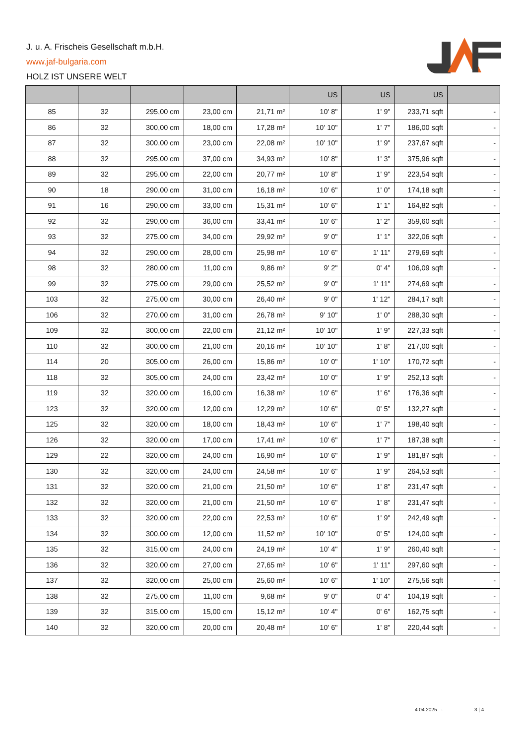J. u. A. Frischeis Gesellschaft m.b.H.
www.jaf-bulgaria.com
HOLZ IST UNSERE WELT
| | | | | | US | US | US | |
| --- | --- | --- | --- | --- | --- | --- | --- | --- |
| 85 | 32 | 295,00 cm | 23,00 cm | 21,71 m² | 10' 8" | 1' 9" | 233,71 sqft | - |
| 86 | 32 | 300,00 cm | 18,00 cm | 17,28 m² | 10' 10" | 1' 7" | 186,00 sqft | - |
| 87 | 32 | 300,00 cm | 23,00 cm | 22,08 m² | 10' 10" | 1' 9" | 237,67 sqft | - |
| 88 | 32 | 295,00 cm | 37,00 cm | 34,93 m² | 10' 8" | 1' 3" | 375,96 sqft | - |
| 89 | 32 | 295,00 cm | 22,00 cm | 20,77 m² | 10' 8" | 1' 9" | 223,54 sqft | - |
| 90 | 18 | 290,00 cm | 31,00 cm | 16,18 m² | 10' 6" | 1' 0" | 174,18 sqft | - |
| 91 | 16 | 290,00 cm | 33,00 cm | 15,31 m² | 10' 6" | 1' 1" | 164,82 sqft | - |
| 92 | 32 | 290,00 cm | 36,00 cm | 33,41 m² | 10' 6" | 1' 2" | 359,60 sqft | - |
| 93 | 32 | 275,00 cm | 34,00 cm | 29,92 m² | 9' 0" | 1' 1" | 322,06 sqft | - |
| 94 | 32 | 290,00 cm | 28,00 cm | 25,98 m² | 10' 6" | 1' 11" | 279,69 sqft | - |
| 98 | 32 | 280,00 cm | 11,00 cm | 9,86 m² | 9' 2" | 0' 4" | 106,09 sqft | - |
| 99 | 32 | 275,00 cm | 29,00 cm | 25,52 m² | 9' 0" | 1' 11" | 274,69 sqft | - |
| 103 | 32 | 275,00 cm | 30,00 cm | 26,40 m² | 9' 0" | 1' 12" | 284,17 sqft | - |
| 106 | 32 | 270,00 cm | 31,00 cm | 26,78 m² | 9' 10" | 1' 0" | 288,30 sqft | - |
| 109 | 32 | 300,00 cm | 22,00 cm | 21,12 m² | 10' 10" | 1' 9" | 227,33 sqft | - |
| 110 | 32 | 300,00 cm | 21,00 cm | 20,16 m² | 10' 10" | 1' 8" | 217,00 sqft | - |
| 114 | 20 | 305,00 cm | 26,00 cm | 15,86 m² | 10' 0" | 1' 10" | 170,72 sqft | - |
| 118 | 32 | 305,00 cm | 24,00 cm | 23,42 m² | 10' 0" | 1' 9" | 252,13 sqft | - |
| 119 | 32 | 320,00 cm | 16,00 cm | 16,38 m² | 10' 6" | 1' 6" | 176,36 sqft | - |
| 123 | 32 | 320,00 cm | 12,00 cm | 12,29 m² | 10' 6" | 0' 5" | 132,27 sqft | - |
| 125 | 32 | 320,00 cm | 18,00 cm | 18,43 m² | 10' 6" | 1' 7" | 198,40 sqft | - |
| 126 | 32 | 320,00 cm | 17,00 cm | 17,41 m² | 10' 6" | 1' 7" | 187,38 sqft | - |
| 129 | 22 | 320,00 cm | 24,00 cm | 16,90 m² | 10' 6" | 1' 9" | 181,87 sqft | - |
| 130 | 32 | 320,00 cm | 24,00 cm | 24,58 m² | 10' 6" | 1' 9" | 264,53 sqft | - |
| 131 | 32 | 320,00 cm | 21,00 cm | 21,50 m² | 10' 6" | 1' 8" | 231,47 sqft | - |
| 132 | 32 | 320,00 cm | 21,00 cm | 21,50 m² | 10' 6" | 1' 8" | 231,47 sqft | - |
| 133 | 32 | 320,00 cm | 22,00 cm | 22,53 m² | 10' 6" | 1' 9" | 242,49 sqft | - |
| 134 | 32 | 300,00 cm | 12,00 cm | 11,52 m² | 10' 10" | 0' 5" | 124,00 sqft | - |
| 135 | 32 | 315,00 cm | 24,00 cm | 24,19 m² | 10' 4" | 1' 9" | 260,40 sqft | - |
| 136 | 32 | 320,00 cm | 27,00 cm | 27,65 m² | 10' 6" | 1' 11" | 297,60 sqft | - |
| 137 | 32 | 320,00 cm | 25,00 cm | 25,60 m² | 10' 6" | 1' 10" | 275,56 sqft | - |
| 138 | 32 | 275,00 cm | 11,00 cm | 9,68 m² | 9' 0" | 0' 4" | 104,19 sqft | - |
| 139 | 32 | 315,00 cm | 15,00 cm | 15,12 m² | 10' 4" | 0' 6" | 162,75 sqft | - |
| 140 | 32 | 320,00 cm | 20,00 cm | 20,48 m² | 10' 6" | 1' 8" | 220,44 sqft | - |
4.04.2025 . - 3 | 4